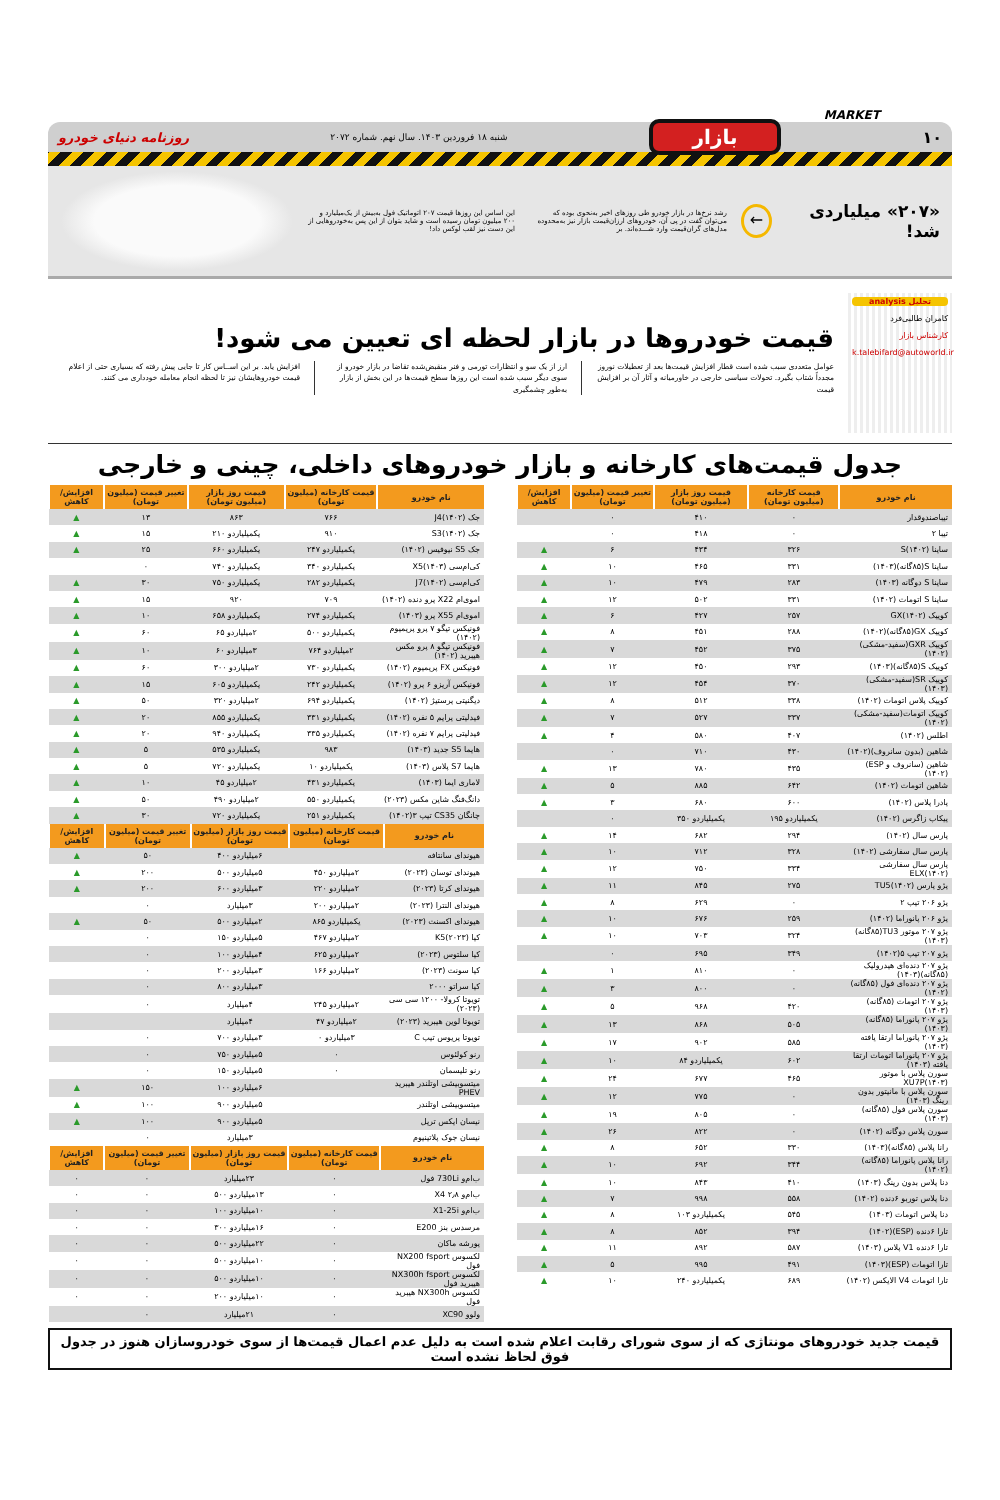MARKET
۱۰ بازار شنبه ۱۸ فروردین ۱۴۰۳. سال نهم. شماره ۲۰۷۲ روزنامه دنیای خودرو
«۲۰۷» میلیاردی شد!
←
رشد نرخ‌ها در بازار خودرو طی روزهای اخیر به‌نحوی بوده که می‌توان گفت در پی آن، خودروهای ارزان‌قیمت بازار نیز به‌محدوده مدل‌های گران‌قیمت وارد شـــده‌اند. بر
این اساس این روزها قیمت ۲۰۷ اتوماتیک فول به‌بیش از یک‌میلیارد و ۲۰۰ میلیون تومان رسیده است و شاید بتوان از این پس به‌خودروهایی از این دست نیز لقب لوکس داد!
تحلیل analysis
کامران طالبی‌فرد
کارشناس بازار
k.talebifard@autoworld.ir
قیمت خودروها در بازار لحظه ای تعیین می شود!
عوامل متعددی سبب شده است قطار افزایش قیمت‌ها بعد از تعطیلات نوروز مجدداً شتاب بگیرد. تحولات سیاسی خارجی در خاورمیانه و آثار آن بر افزایش قیمت
ارز از یک سو و انتظارات تورمی و فنر منقبض‌شده تقاضا در بازار خودرو از سوی دیگر سبب شده است این روزها سطح قیمت‌ها در این بخش از بازار به‌طور چشمگیری
افزایش یابد. بر این اســاس کار تا جایی پیش رفته که بسیاری حتی از اعلام قیمت خودروهایشان نیز تا لحظه انجام معامله خودداری می کنند.
جدول قیمت‌های کارخانه و بازار خودروهای داخلی، چینی و خارجی
| نام خودرو | قیمت کارخانه (میلیون تومان) | قیمت روز بازار (میلیون تومان) | تغییر قیمت (میلیون تومان) | افزایش/ کاهش |
| --- | --- | --- | --- | --- |
| تیباصندوقدار | ۰ | ۴۱۰ | ۰ | |
| تیبا ۲ | ۰ | ۴۱۸ | ۰ | |
| ساینا S(۱۴۰۲) | ۳۲۶ | ۴۳۴ | ۶ | ▲ |
| ساینا S(۸۵گانه)(۱۴۰۳) | ۳۳۱ | ۴۶۵ | ۱۰ | ▲ |
| ساینا S دوگانه (۱۴۰۳) | ۲۸۳ | ۴۷۹ | ۱۰ | ▲ |
| ساینا S اتومات (۱۴۰۲) | ۳۳۱ | ۵۰۲ | ۱۲ | ▲ |
| کوییک GX(۱۴۰۲) | ۲۵۷ | ۴۲۷ | ۶ | ▲ |
| کوییک GX(۸۵گانه)(۱۴۰۲) | ۲۸۸ | ۴۵۱ | ۸ | ▲ |
| کوییک GXR(سفید-مشکی)(۱۴۰۲) | ۳۷۵ | ۴۵۲ | ۷ | ▲ |
| کوییک S(۸۵گانه)(۱۴۰۳) | ۲۹۳ | ۴۵۰ | ۱۲ | ▲ |
| کوییک SR(سفید-مشکی)(۱۴۰۳) | ۳۷۰ | ۴۵۴ | ۱۲ | ▲ |
| کوییک پلاس اتومات (۱۴۰۲) | ۳۳۸ | ۵۱۲ | ۸ | ▲ |
| کوییک اتومات(سفید-مشکی)(۱۴۰۲) | ۳۳۷ | ۵۲۷ | ۷ | ▲ |
| اطلس (۱۴۰۲) | ۴۰۷ | ۵۸۰ | ۴ | ▲ |
| شاهین (بدون سانروف)(۱۴۰۲) | ۴۳۰ | ۷۱۰ | ۰ | |
| شاهین (سانروف و ESP)(۱۴۰۲) | ۴۳۵ | ۷۸۰ | ۱۳ | ▲ |
| شاهین اتومات (۱۴۰۲) | ۶۴۲ | ۸۸۵ | ۵ | ▲ |
| پادرا پلاس (۱۴۰۲) | ۶۰۰ | ۶۸۰ | ۳ | ▲ |
| پیکاپ زاگرس (۱۴۰۲) | یکمیلیاردو ۱۹۵ | یکمیلیاردو ۳۵۰ | ۰ | |
| پارس سال (۱۴۰۲) | ۲۹۴ | ۶۸۲ | ۱۴ | ▲ |
| پارس سال سفارشی (۱۴۰۲) | ۳۲۸ | ۷۱۲ | ۱۰ | ▲ |
| پارس سال سفارشی ELX(۱۴۰۲) | ۳۳۴ | ۷۵۰ | ۱۲ | ▲ |
| پژو پارس TU5(۱۴۰۲) | ۲۷۵ | ۸۴۵ | ۱۱ | ▲ |
| پژو ۲۰۶ تیپ ۲ | ۰ | ۶۲۹ | ۸ | ▲ |
| پژو ۲۰۶ پانوراما (۱۴۰۲) | ۲۵۹ | ۶۷۶ | ۱۰ | ▲ |
| پژو ۲۰۷ موتور TU3(۸۵گانه)(۱۴۰۳) | ۳۲۴ | ۷۰۳ | ۱۰ | ▲ |
| پژو ۲۰۷ تیپ ۵(۱۴۰۲) | ۳۴۹ | ۶۹۵ | ۰ | |
| پژو ۲۰۷ دنده‌ای هیدرولیک (۸۵گانه)(۱۴۰۳) | ۰ | ۸۱۰ | ۱ | ▲ |
| پژو ۲۰۷ دنده‌ای فول (۸۵گانه)(۱۴۰۲) | ۰ | ۸۰۰ | ۳ | ▲ |
| پژو ۲۰۷ اتومات (۸۵گانه)(۱۴۰۳) | ۴۲۰ | ۹۶۸ | ۵ | ▲ |
| پژو ۲۰۷ پانوراما (۸۵گانه)(۱۴۰۳) | ۵۰۵ | ۸۶۸ | ۱۳ | ▲ |
| پژو ۲۰۷ پانوراما ارتقا یافته (۱۴۰۳) | ۵۸۵ | ۹۰۲ | ۱۷ | ▲ |
| پژو ۲۰۷ پانوراما اتومات ارتقا یافته (۱۴۰۳) | ۶۰۲ | یکمیلیاردو ۸۴ | ۱۰ | ▲ |
| سورن پلاس با موتور XU7P(۱۴۰۳) | ۴۶۵ | ۶۷۷ | ۲۴ | ▲ |
| سورن پلاس با مانیتور بدون رینگ (۱۴۰۳) | ۰ | ۷۷۵ | ۱۲ | ▲ |
| سورن پلاس فول (۸۵گانه)(۱۴۰۳) | ۰ | ۸۰۵ | ۱۹ | ▲ |
| سورن پلاس دوگانه (۱۴۰۲) | ۰ | ۸۲۲ | ۲۶ | ▲ |
| رانا پلاس (۸۵گانه)(۱۴۰۳) | ۳۳۰ | ۶۵۲ | ۸ | ▲ |
| رانا پلاس پانوراما (۸۵گانه)(۱۴۰۲) | ۳۴۴ | ۶۹۲ | ۱۰ | ▲ |
| دنا پلاس بدون رینگ (۱۴۰۳) | ۴۱۰ | ۸۴۳ | ۱۰ | ▲ |
| دنا پلاس توربو ۶دنده (۱۴۰۲) | ۵۵۸ | ۹۹۸ | ۷ | ▲ |
| دنا پلاس اتومات (۱۴۰۳) | ۵۴۵ | یکمیلیاردو ۱۰۳ | ۸ | ▲ |
| تارا ۶دنده (ESP)(۱۴۰۲) | ۳۹۴ | ۸۵۲ | ۸ | ▲ |
| تارا ۶دنده V1 پلاس (۱۴۰۳) | ۵۸۷ | ۸۹۲ | ۱۱ | ▲ |
| تارا اتومات (ESP)(۱۴۰۳) | ۴۹۱ | ۹۹۵ | ۵ | ▲ |
| تارا اتومات V4 الایکس (۱۴۰۲) | ۶۸۹ | یکمیلیاردو ۲۴۰ | ۱۰ | ▲ |
| نام خودرو | قیمت کارخانه (میلیون تومان) | قیمت روز بازار (میلیون تومان) | تغییر قیمت (میلیون تومان) | افزایش/ کاهش |
| --- | --- | --- | --- | --- |
| جک J4(۱۴۰۲) | ۷۶۶ | ۸۶۳ | ۱۳ | ▲ |
| جک S3(۱۴۰۲) | ۹۱۰ | یکمیلیاردو ۲۱۰ | ۱۵ | ▲ |
| جک S5 نیوفیس (۱۴۰۲) | یکمیلیاردو ۲۴۷ | یکمیلیاردو ۶۶۰ | ۲۵ | ▲ |
| کی‌ام‌سی X5(۱۴۰۳) | یکمیلیاردو ۳۴۰ | یکمیلیاردو ۷۴۰ | ۰ | |
| کی‌ام‌سی J7(۱۴۰۲) | یکمیلیاردو ۲۸۲ | یکمیلیاردو ۷۵۰ | ۳۰ | ▲ |
| اموی‌ام X22 پرو دنده (۱۴۰۲) | ۷۰۹ | ۹۲۰ | ۱۵ | ▲ |
| اموی‌ام X55 پرو (۱۴۰۳) | یکمیلیاردو ۲۷۴ | یکمیلیاردو ۶۵۸ | ۱۰ | ▲ |
| فونیکس تیگو ۷ پرو پریمیوم (۱۴۰۲) | یکمیلیاردو ۵۰۰ | ۲میلیاردو ۶۵ | ۶۰ | ▲ |
| فونیکس تیگو ۸ پرو مکس هیبرید (۱۴۰۲) | ۲میلیاردو ۷۶۴ | ۳میلیاردو ۶۰ | ۱۰ | ▲ |
| فونیکس FX پریمیوم (۱۴۰۲) | یکمیلیاردو ۷۳۰ | ۲میلیاردو ۳۰۰ | ۶۰ | ▲ |
| فونیکس آریزو ۶ پرو (۱۴۰۲) | یکمیلیاردو ۲۴۲ | یکمیلیاردو ۶۰۵ | ۱۵ | ▲ |
| دیگنیتی پرستیژ (۱۴۰۲) | یکمیلیاردو ۶۹۴ | ۲میلیاردو ۳۲۰ | ۵۰ | ▲ |
| فیدلیتی پرایم ۵ نفره (۱۴۰۲) | یکمیلیاردو ۳۳۱ | یکمیلیاردو ۸۵۵ | ۲۰ | ▲ |
| فیدلیتی پرایم ۷ نفره (۱۴۰۲) | یکمیلیاردو ۳۳۵ | یکمیلیاردو ۹۴۰ | ۲۰ | ▲ |
| هایما S5 جدید (۱۴۰۳) | ۹۸۳ | یکمیلیاردو ۵۳۵ | ۵ | ▲ |
| هایما S7 پلاس (۱۴۰۳) | یکمیلیاردو ۱۰ | یکمیلیاردو ۷۲۰ | ۵ | ▲ |
| لاماری ایما (۱۴۰۳) | یکمیلیاردو ۴۳۱ | ۲میلیاردو ۴۵ | ۱۰ | ▲ |
| دانگ‌فنگ شاین مکس (۲۰۲۳) | یکمیلیاردو ۵۵۰ | ۲میلیاردو ۴۹۰ | ۵۰ | ▲ |
| چانگان CS35 تیپ ۳(۱۴۰۲) | یکمیلیاردو ۲۵۱ | یکمیلیاردو ۷۲۰ | ۳۰ | ▲ |
| نام خودرو | قیمت کارخانه (میلیون تومان) | قیمت روز بازار (میلیون تومان) | تغییر قیمت (میلیون تومان) | افزایش/ کاهش |
| --- | --- | --- | --- | --- |
| هیوندای سانتافه | | ۶میلیاردو ۴۰۰ | ۵۰ | ▲ |
| هیوندای توسان (۲۰۲۳) | ۲میلیاردو ۴۵۰ | ۵میلیاردو ۵۰۰ | ۲۰۰ | ▲ |
| هیوندای کرتا (۲۰۲۳) | ۲میلیاردو ۲۲۰ | ۳میلیاردو ۶۰۰ | ۲۰۰ | ▲ |
| هیوندای النترا (۲۰۲۳) | ۲میلیاردو ۲۰۰ | ۳میلیارد | ۰ | |
| هیوندای اکسنت (۲۰۲۳) | یکمیلیاردو ۸۶۵ | ۲میلیاردو ۵۰۰ | ۵۰ | ▲ |
| کیا K5(۲۰۲۳) | ۲میلیاردو ۴۶۷ | ۵میلیاردو ۱۵۰ | ۰ | |
| کیا سلتوس (۲۰۲۳) | ۲میلیاردو ۶۲۵ | ۴میلیاردو ۱۰۰ | ۰ | |
| کیا سونت (۲۰۲۳) | ۲میلیاردو ۱۶۶ | ۳میلیاردو ۲۰۰ | ۰ | |
| کیا سراتو ۲۰۰۰ | | ۳میلیاردو ۸۰۰ | ۰ | |
| تویوتا کرولا- ۱۲۰۰ سی سی (۲۰۲۳) | ۲میلیاردو ۲۴۵ | ۴میلیارد | ۰ | |
| تویوتا لوین هیبرید (۲۰۲۳) | ۲میلیاردو ۴۷ | ۴میلیارد | | |
| تویوتا پریوس تیپ C | ۳میلیاردو ۰ | ۳میلیاردو ۷۰۰ | ۰ | |
| رنو کولئوس | ۰ | ۵میلیاردو ۷۵۰ | ۰ | |
| رنو تلیسمان | ۰ | ۵میلیاردو ۱۵۰ | ۰ | |
| میتسوبیشی اوتلندر هیبرید PHEV | | ۶میلیاردو ۱۰۰ | ۱۵۰ | ▲ |
| میتسوبیشی اوتلندر | | ۵میلیاردو ۹۰۰ | ۱۰۰ | ▲ |
| نیسان ایکس تریل | | ۵میلیاردو ۹۰۰ | ۱۰۰ | ▲ |
| نیسان جوک پلاتینیوم | | ۳میلیارد | ۰ | |
| نام خودرو | قیمت کارخانه (میلیون تومان) | قیمت روز بازار (میلیون تومان) | تغییر قیمت (میلیون تومان) | افزایش/ کاهش |
| --- | --- | --- | --- | --- |
| ب‌ام‌و 730Li فول | ۰ | ۲۳میلیارد | ۰ | ۰ |
| ب‌ام‌و X4 ۲٫۸ | ۰ | ۱۳میلیاردو ۵۰۰ | ۰ | ۰ |
| ب‌ام‌و X1-25i | ۰ | ۱۰میلیاردو ۱۰۰ | ۰ | ۰ |
| مرسدس بنز E200 | ۰ | ۱۶میلیاردو ۳۰۰ | ۰ | ۰ |
| پورشه ماکان | ۰ | ۲۲میلیاردو ۵۰۰ | ۰ | ۰ |
| لکسوس NX200 fsport فول | ۰ | ۱۰میلیاردو ۵۰۰ | ۰ | ۰ |
| لکسوس NX300h fsport هیبرید فول | ۰ | ۱۰میلیاردو ۵۰۰ | ۰ | ۰ |
| لکسوس NX300h هیبرید فول | ۰ | ۱۰میلیاردو ۲۰۰ | ۰ | ۰ |
| ولوو XC90 | ۰ | ۲۱میلیارد | ۰ | |
قیمت جدید خودروهای مونتاژی که از سوی شورای رقابت اعلام شده است به دلیل عدم اعمال قیمت‌ها از سوی خودروسازان هنوز در جدول فوق لحاظ نشده است